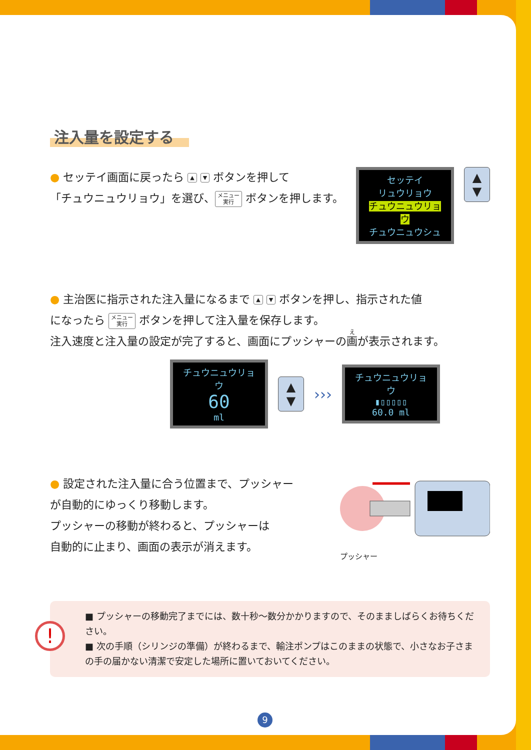注入量を設定する
● セッテイ画面に戻ったら ▲ ▼ ボタンを押して
「チュウニュウリョウ」を選び、 メニュー
実行 ボタンを押します。
セッテイ
リュウリョウ
チュウニュウリョウ
チュウニュウシュ
▲
▼
● 主治医に指示された注入量になるまで ▲ ▼ ボタンを押し、指示された値
になったら メニュー
実行 ボタンを押して注入量を保存します。
注入速度と注入量の設定が完了すると、画面にプッシャーの画が表示されます。
チュウニュウリョウ
60
ml
▲
▼
›››
チュウニュウリョウ
▮▯▯▯▯▯
60.0 ml
● 設定された注入量に合う位置まで、プッシャー
が自動的にゆっくり移動します。
プッシャーの移動が終わると、プッシャーは
自動的に止まり、画面の表示が消えます。
プッシャー
!
■ プッシャーの移動完了までには、数十秒～数分かかりますので、そのまましばらくお待ちください。
■ 次の手順（シリンジの準備）が終わるまで、輸注ポンプはこのままの状態で、小さなお子さまの手の届かない清潔で安定した場所に置いておいてください。
9